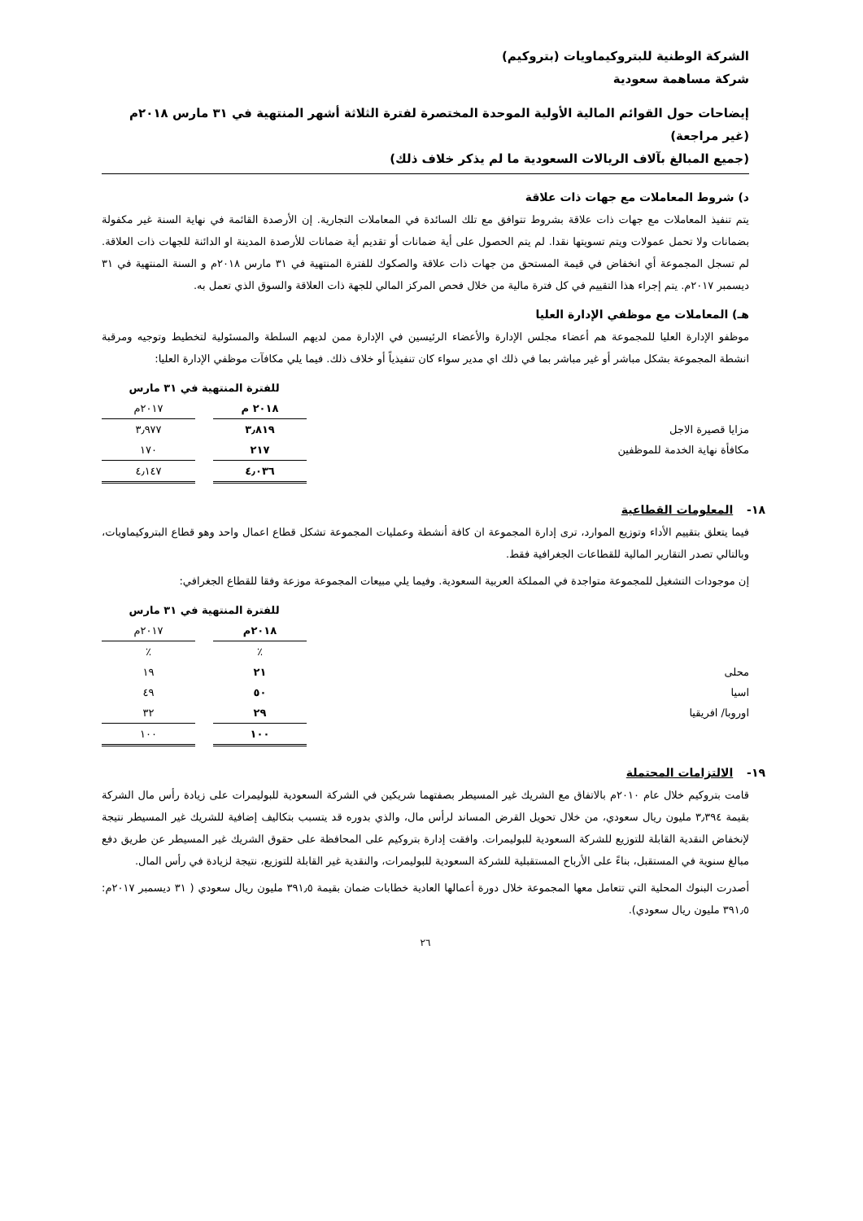الشركة الوطنية للبتروكيماويات (بتروكيم)
شركة مساهمة سعودية
إيضاحات حول القوائم المالية الأولية الموحدة المختصرة لفترة الثلاثة أشهر المنتهية في ٣١ مارس ٢٠١٨م (غير مراجعة)
(جميع المبالغ بآلاف الريالات السعودية ما لم يذكر خلاف ذلك)
د) شروط المعاملات مع جهات ذات علاقة
يتم تنفيذ المعاملات مع جهات ذات علاقة بشروط تتوافق مع تلك السائدة في المعاملات التجارية. إن الأرصدة القائمة في نهاية السنة غير مكفولة بضمانات ولا تحمل عمولات ويتم تسويتها نقدا. لم يتم الحصول على أية ضمانات أو تقديم أية ضمانات للأرصدة المدينة او الدائنة للجهات ذات العلاقة. لم تسجل المجموعة أي انخفاض في قيمة المستحق من جهات ذات علاقة والصكوك للفترة المنتهية في ٣١ مارس ٢٠١٨م و السنة المنتهية في ٣١ ديسمبر ٢٠١٧م. يتم إجراء هذا التقييم في كل فترة مالية من خلال فحص المركز المالي للجهة ذات العلاقة والسوق الذي تعمل به.
هـ) المعاملات مع موظفي الإدارة العليا
موظفو الإدارة العليا للمجموعة هم أعضاء مجلس الإدارة والأعضاء الرئيسين في الإدارة ممن لديهم السلطة والمسئولية لتخطيط وتوجيه ومرقبة انشطة المجموعة بشكل مباشر أو غير مباشر بما في ذلك اي مدير سواء كان تنفيذياً أو خلاف ذلك. فيما يلي مكافآت موظفي الإدارة العليا:
| | للفترة المنتهية في ٣١ مارس | | |
| --- | --- | --- | --- |
| | ٢٠١٨ م | | ٢٠١٧م |
| مزايا قصيرة الاجل | ٣٫٨١٩ | | ٣٫٩٧٧ |
| مكافأة نهاية الخدمة للموظفين | ٢١٧ | | ١٧٠ |
| | ٤٫٠٣٦ | | ٤٫١٤٧ |
١٨- المعلومات القطاعية
فيما يتعلق بتقييم الأداء وتوزيع الموارد، ترى إدارة المجموعة ان كافة أنشطة وعمليات المجموعة تشكل قطاع اعمال واحد وهو قطاع البتروكيماويات، وبالتالي تصدر التقارير المالية للقطاعات الجغرافية فقط.
إن موجودات التشغيل للمجموعة متواجدة في المملكة العربية السعودية. وفيما يلي مبيعات المجموعة موزعة وفقا للقطاع الجغرافي:
| | للفترة المنتهية في ٣١ مارس | | |
| --- | --- | --- | --- |
| | ٢٠١٨م | | ٢٠١٧م |
| | ٪ | | ٪ |
| محلى | ٢١ | | ١٩ |
| اسيا | ٥٠ | | ٤٩ |
| اوروبا/ افريقيا | ٢٩ | | ٣٢ |
| | ١٠٠ | | ١٠٠ |
١٩- الالتزامات المحتملة
قامت بتروكيم خلال عام ٢٠١٠م بالاتفاق مع الشريك غير المسيطر بصفتهما شريكين في الشركة السعودية للبوليمرات على زيادة رأس مال الشركة بقيمة ٣٫٣٩٤ مليون ريال سعودي، من خلال تحويل القرض المساند لرأس مال، والذي بدوره قد يتسبب بتكاليف إضافية للشريك غير المسيطر نتيجة لإنخفاض النقدية القابلة للتوزيع للشركة السعودية للبوليمرات. وافقت إدارة بتروكيم على المحافظة على حقوق الشريك غير المسيطر عن طريق دفع مبالغ سنوية في المستقبل، بناءً على الأرباح المستقبلية للشركة السعودية للبوليمرات، والنقدية غير القابلة للتوزيع، نتيجة لزيادة في رأس المال.
أصدرت البنوك المحلية التي تتعامل معها المجموعة خلال دورة أعمالها العادية خطابات ضمان بقيمة ٣٩١٫٥ مليون ريال سعودي ( ٣١ ديسمبر ٢٠١٧م: ٣٩١٫٥ مليون ريال سعودي).
٢٦